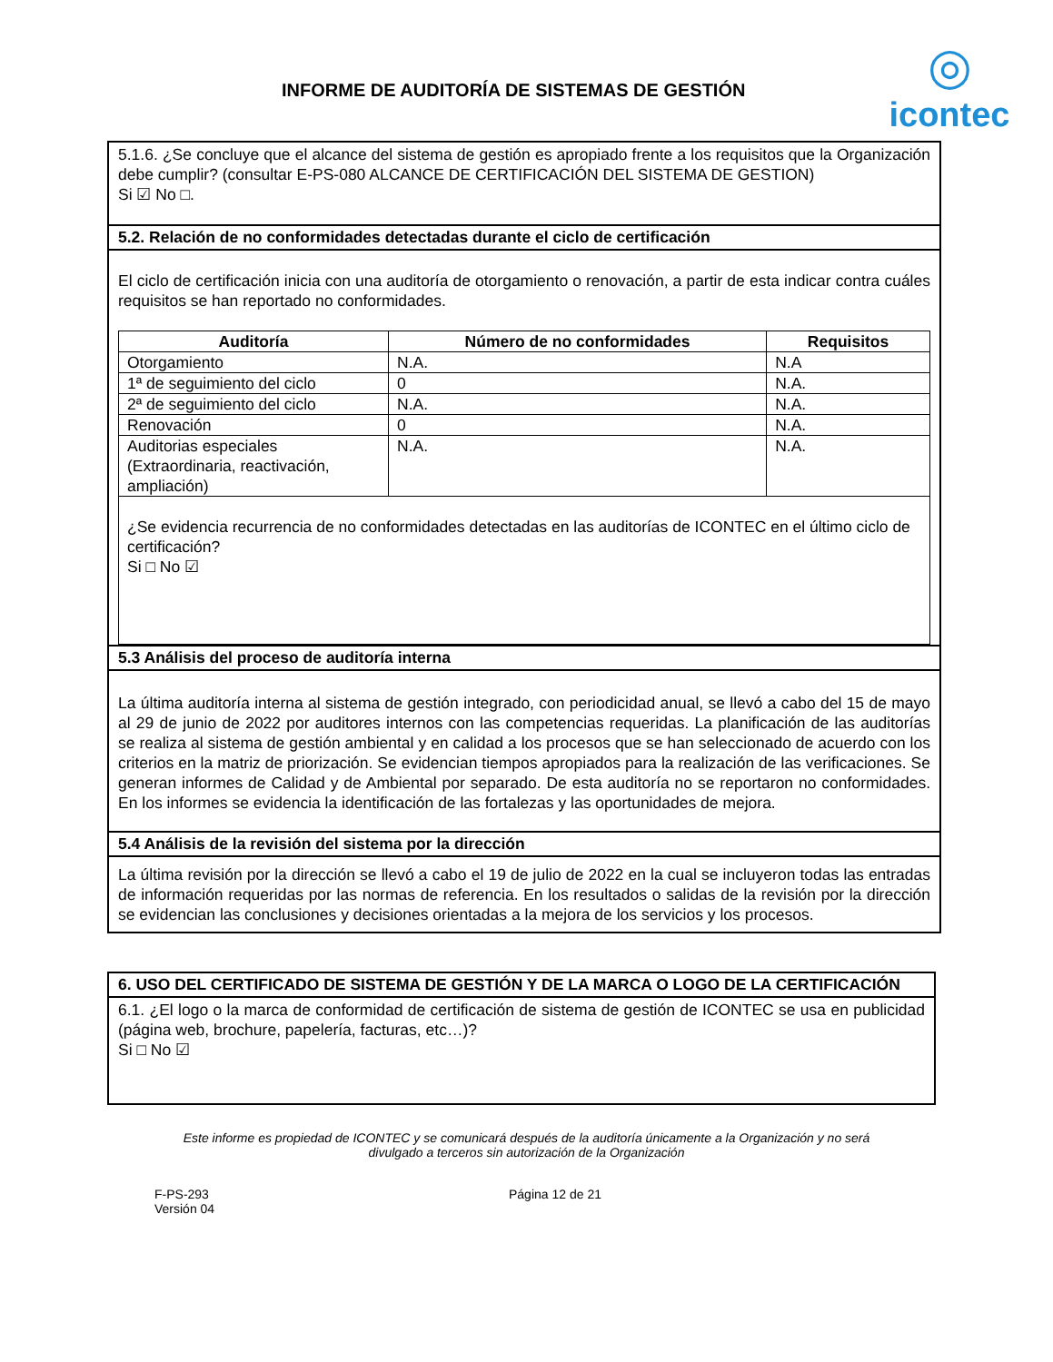INFORME DE AUDITORÍA DE SISTEMAS DE GESTIÓN
◎
icontec
5.1.6. ¿Se concluye que el alcance del sistema de gestión es apropiado frente a los requisitos que la Organización debe cumplir? (consultar E-PS-080 ALCANCE DE CERTIFICACIÓN DEL SISTEMA DE GESTION)
Si ☑ No □.
5.2. Relación de no conformidades detectadas durante el ciclo de certificación
El ciclo de certificación inicia con una auditoría de otorgamiento o renovación, a partir de esta indicar contra cuáles requisitos se han reportado no conformidades.
| Auditoría | Número de no conformidades | Requisitos |
| --- | --- | --- |
| Otorgamiento | N.A. | N.A |
| 1ª de seguimiento del ciclo | 0 | N.A. |
| 2ª de seguimiento del ciclo | N.A. | N.A. |
| Renovación | 0 | N.A. |
| Auditorias especiales (Extraordinaria, reactivación, ampliación) | N.A. | N.A. |
| ¿Se evidencia recurrencia de no conformidades detectadas en las auditorías de ICONTEC en el último ciclo de certificación? Si □ No ☑ | | |
5.3 Análisis del proceso de auditoría interna
La última auditoría interna al sistema de gestión integrado, con periodicidad anual, se llevó a cabo del 15 de mayo al 29 de junio de 2022 por auditores internos con las competencias requeridas. La planificación de las auditorías se realiza al sistema de gestión ambiental y en calidad a los procesos que se han seleccionado de acuerdo con los criterios en la matriz de priorización. Se evidencian tiempos apropiados para la realización de las verificaciones. Se generan informes de Calidad y de Ambiental por separado. De esta auditoría no se reportaron no conformidades. En los informes se evidencia la identificación de las fortalezas y las oportunidades de mejora.
5.4 Análisis de la revisión del sistema por la dirección
La última revisión por la dirección se llevó a cabo el 19 de julio de 2022 en la cual se incluyeron todas las entradas de información requeridas por las normas de referencia. En los resultados o salidas de la revisión por la dirección se evidencian las conclusiones y decisiones orientadas a la mejora de los servicios y los procesos.
6. USO DEL CERTIFICADO DE SISTEMA DE GESTIÓN Y DE LA MARCA O LOGO DE LA CERTIFICACIÓN
6.1. ¿El logo o la marca de conformidad de certificación de sistema de gestión de ICONTEC se usa en publicidad (página web, brochure, papelería, facturas, etc…)?
Si □ No ☑
Este informe es propiedad de ICONTEC y se comunicará después de la auditoría únicamente a la Organización y no será divulgado a terceros sin autorización de la Organización
F-PS-293
Versión 04
Página 12 de 21